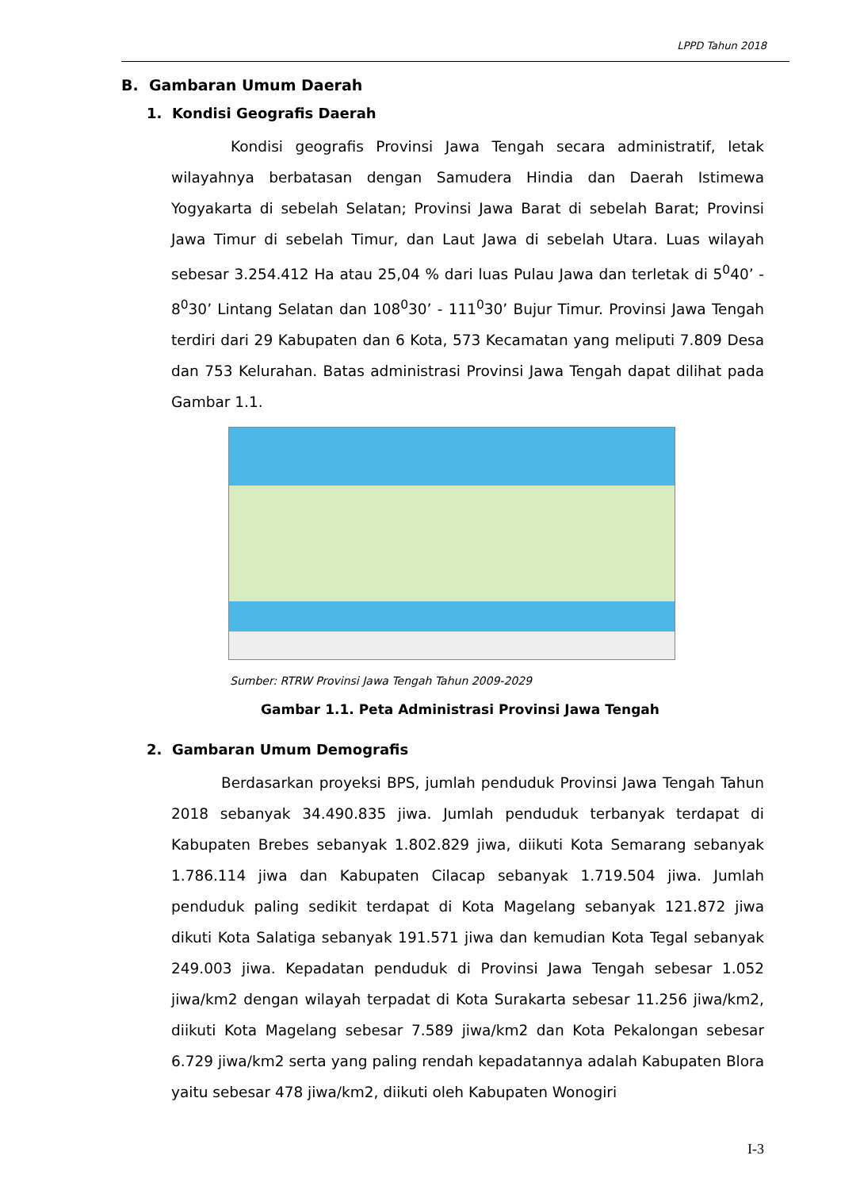LPPD Tahun 2018
B. Gambaran Umum Daerah
1. Kondisi Geografis Daerah
Kondisi geografis Provinsi Jawa Tengah secara administratif, letak wilayahnya berbatasan dengan Samudera Hindia dan Daerah Istimewa Yogyakarta di sebelah Selatan; Provinsi Jawa Barat di sebelah Barat; Provinsi Jawa Timur di sebelah Timur, dan Laut Jawa di sebelah Utara. Luas wilayah sebesar 3.254.412 Ha atau 25,04 % dari luas Pulau Jawa dan terletak di 5<sup>0</sup>40’ - 8<sup>0</sup>30’ Lintang Selatan dan 108<sup>0</sup>30’ - 111<sup>0</sup>30’ Bujur Timur. Provinsi Jawa Tengah terdiri dari 29 Kabupaten dan 6 Kota, 573 Kecamatan yang meliputi 7.809 Desa dan 753 Kelurahan. Batas administrasi Provinsi Jawa Tengah dapat dilihat pada Gambar 1.1.
Sumber: RTRW Provinsi Jawa Tengah Tahun 2009-2029
Gambar 1.1. Peta Administrasi Provinsi Jawa Tengah
2. Gambaran Umum Demografis
Berdasarkan proyeksi BPS, jumlah penduduk Provinsi Jawa Tengah Tahun 2018 sebanyak 34.490.835 jiwa. Jumlah penduduk terbanyak terdapat di Kabupaten Brebes sebanyak 1.802.829 jiwa, diikuti Kota Semarang sebanyak 1.786.114 jiwa dan Kabupaten Cilacap sebanyak 1.719.504 jiwa. Jumlah penduduk paling sedikit terdapat di Kota Magelang sebanyak 121.872 jiwa dikuti Kota Salatiga sebanyak 191.571 jiwa dan kemudian Kota Tegal sebanyak 249.003 jiwa. Kepadatan penduduk di Provinsi Jawa Tengah sebesar 1.052 jiwa/km2 dengan wilayah terpadat di Kota Surakarta sebesar 11.256 jiwa/km2, diikuti Kota Magelang sebesar 7.589 jiwa/km2 dan Kota Pekalongan sebesar 6.729 jiwa/km2 serta yang paling rendah kepadatannya adalah Kabupaten Blora yaitu sebesar 478 jiwa/km2, diikuti oleh Kabupaten Wonogiri
I-3